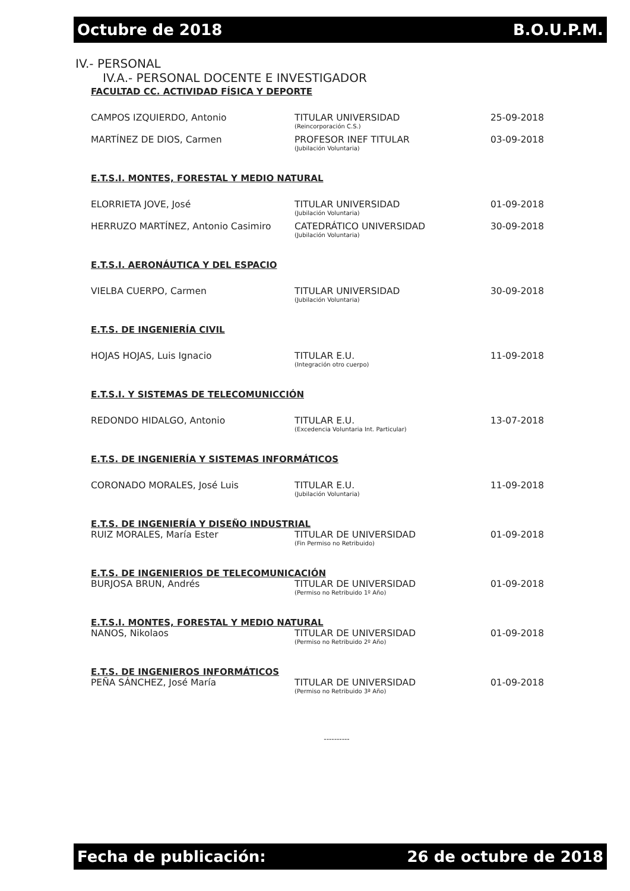Octubre de 2018 B.O.U.P.M.
IV.- PERSONAL
IV.A.- PERSONAL DOCENTE E INVESTIGADOR
FACULTAD CC. ACTIVIDAD FÍSICA Y DEPORTE
| CAMPOS IZQUIERDO, Antonio | TITULAR UNIVERSIDAD (Reincorporación C.S.) | 25-09-2018 |
| MARTÍNEZ DE DIOS, Carmen | PROFESOR INEF TITULAR (Jubilación Voluntaria) | 03-09-2018 |
E.T.S.I. MONTES, FORESTAL Y MEDIO NATURAL
| ELORRIETA JOVE, José | TITULAR UNIVERSIDAD (Jubilación Voluntaria) | 01-09-2018 |
| HERRUZO MARTÍNEZ, Antonio Casimiro | CATEDRÁTICO UNIVERSIDAD (Jubilación Voluntaria) | 30-09-2018 |
E.T.S.I. AERONÁUTICA Y DEL ESPACIO
| VIELBA CUERPO, Carmen | TITULAR UNIVERSIDAD (Jubilación Voluntaria) | 30-09-2018 |
E.T.S. DE INGENIERÍA CIVIL
| HOJAS HOJAS, Luis Ignacio | TITULAR E.U. (Integración otro cuerpo) | 11-09-2018 |
E.T.S.I. Y SISTEMAS DE TELECOMUNICCIÓN
| REDONDO HIDALGO, Antonio | TITULAR E.U. (Excedencia Voluntaria Int. Particular) | 13-07-2018 |
E.T.S. DE INGENIERÍA Y SISTEMAS INFORMÁTICOS
| CORONADO MORALES, José Luis | TITULAR E.U. (Jubilación Voluntaria) | 11-09-2018 |
E.T.S. DE INGENIERÍA Y DISEÑO INDUSTRIAL
| RUIZ MORALES, María Ester | TITULAR DE UNIVERSIDAD (Fin Permiso no Retribuido) | 01-09-2018 |
E.T.S. DE INGENIERIOS DE TELECOMUNICACIÓN
| BURJOSA BRUN, Andrés | TITULAR DE UNIVERSIDAD (Permiso no Retribuido 1º Año) | 01-09-2018 |
E.T.S.I. MONTES, FORESTAL Y MEDIO NATURAL
| NANOS, Nikolaos | TITULAR DE UNIVERSIDAD (Permiso no Retribuido 2º Año) | 01-09-2018 |
E.T.S. DE INGENIEROS INFORMÁTICOS
| PEÑA SÁNCHEZ, José María | TITULAR DE UNIVERSIDAD (Permiso no Retribuido 3ª Año) | 01-09-2018 |
----------
Fecha de publicación: 26 de octubre de 2018